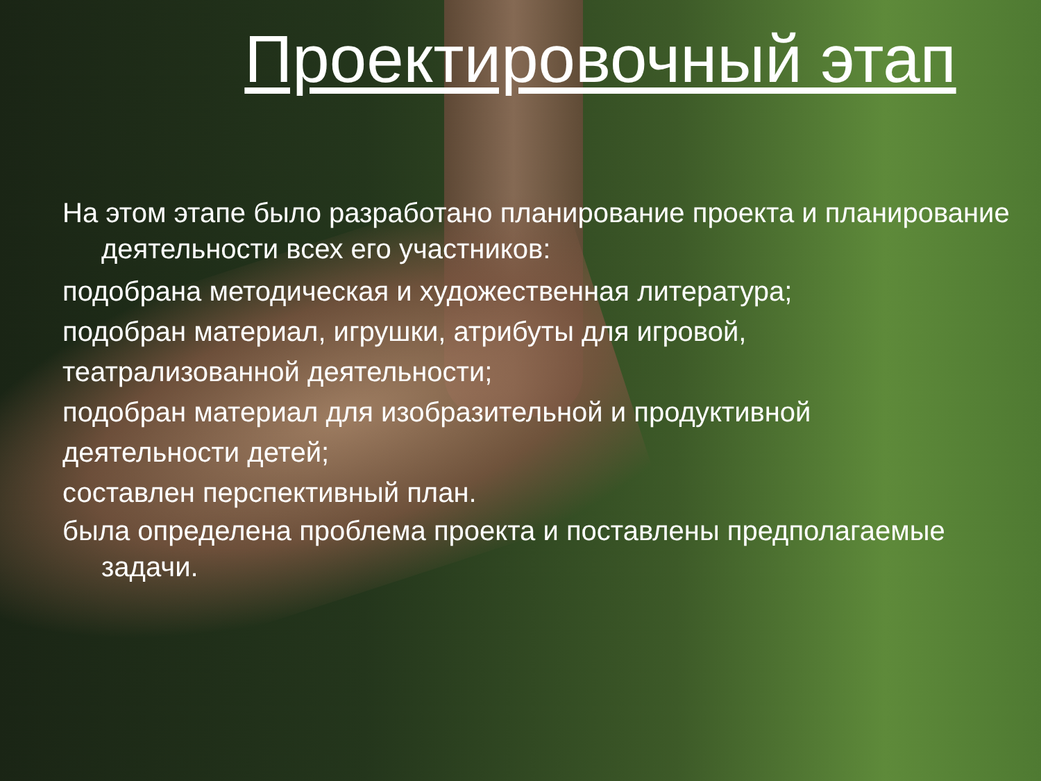Проектировочный этап
На этом этапе было разработано планирование проекта и планирование деятельности всех его участников:
подобрана методическая и художественная литература;
подобран материал, игрушки, атрибуты для игровой,
театрализованной деятельности;
подобран материал для изобразительной и продуктивной
деятельности детей;
составлен перспективный план.
была определена проблема проекта и поставлены предполагаемые задачи.